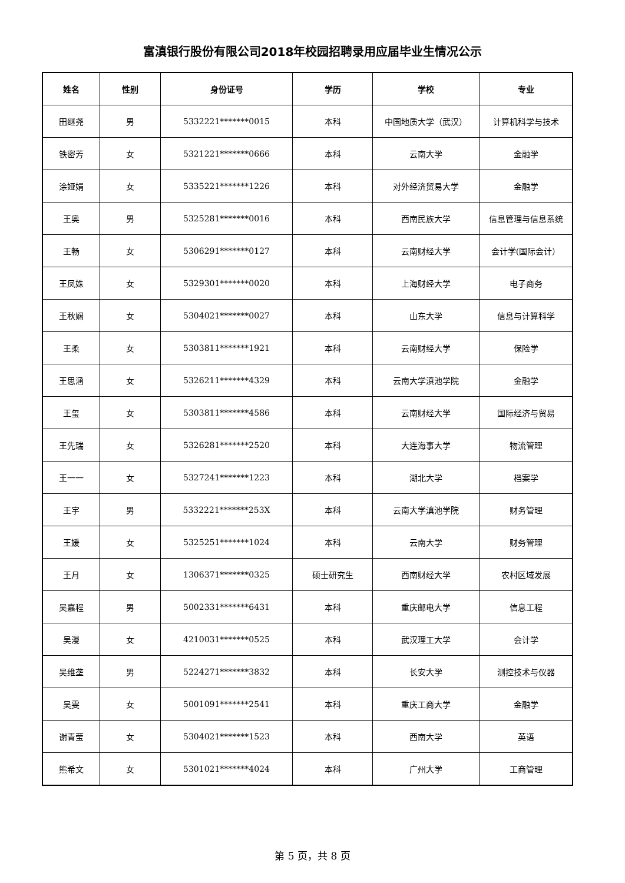富滇银行股份有限公司2018年校园招聘录用应届毕业生情况公示
| 姓名 | 性别 | 身份证号 | 学历 | 学校 | 专业 |
| --- | --- | --- | --- | --- | --- |
| 田继尧 | 男 | 5332221*******0015 | 本科 | 中国地质大学（武汉） | 计算机科学与技术 |
| 铁密芳 | 女 | 5321221*******0666 | 本科 | 云南大学 | 金融学 |
| 涂娅娟 | 女 | 5335221*******1226 | 本科 | 对外经济贸易大学 | 金融学 |
| 王奥 | 男 | 5325281*******0016 | 本科 | 西南民族大学 | 信息管理与信息系统 |
| 王畅 | 女 | 5306291*******0127 | 本科 | 云南财经大学 | 会计学(国际会计） |
| 王凤姝 | 女 | 5329301*******0020 | 本科 | 上海财经大学 | 电子商务 |
| 王秋娴 | 女 | 5304021*******0027 | 本科 | 山东大学 | 信息与计算科学 |
| 王柔 | 女 | 5303811*******1921 | 本科 | 云南财经大学 | 保险学 |
| 王思涵 | 女 | 5326211*******4329 | 本科 | 云南大学滇池学院 | 金融学 |
| 王玺 | 女 | 5303811*******4586 | 本科 | 云南财经大学 | 国际经济与贸易 |
| 王先瑞 | 女 | 5326281*******2520 | 本科 | 大连海事大学 | 物流管理 |
| 王一一 | 女 | 5327241*******1223 | 本科 | 湖北大学 | 档案学 |
| 王宇 | 男 | 5332221*******253X | 本科 | 云南大学滇池学院 | 财务管理 |
| 王媛 | 女 | 5325251*******1024 | 本科 | 云南大学 | 财务管理 |
| 王月 | 女 | 1306371*******0325 | 硕士研究生 | 西南财经大学 | 农村区域发展 |
| 吴嘉程 | 男 | 5002331*******6431 | 本科 | 重庆邮电大学 | 信息工程 |
| 吴漫 | 女 | 4210031*******0525 | 本科 | 武汉理工大学 | 会计学 |
| 吴维垄 | 男 | 5224271*******3832 | 本科 | 长安大学 | 测控技术与仪器 |
| 吴雯 | 女 | 5001091*******2541 | 本科 | 重庆工商大学 | 金融学 |
| 谢青莹 | 女 | 5304021*******1523 | 本科 | 西南大学 | 英语 |
| 熊希文 | 女 | 5301021*******4024 | 本科 | 广州大学 | 工商管理 |
第 5 页，共 8 页